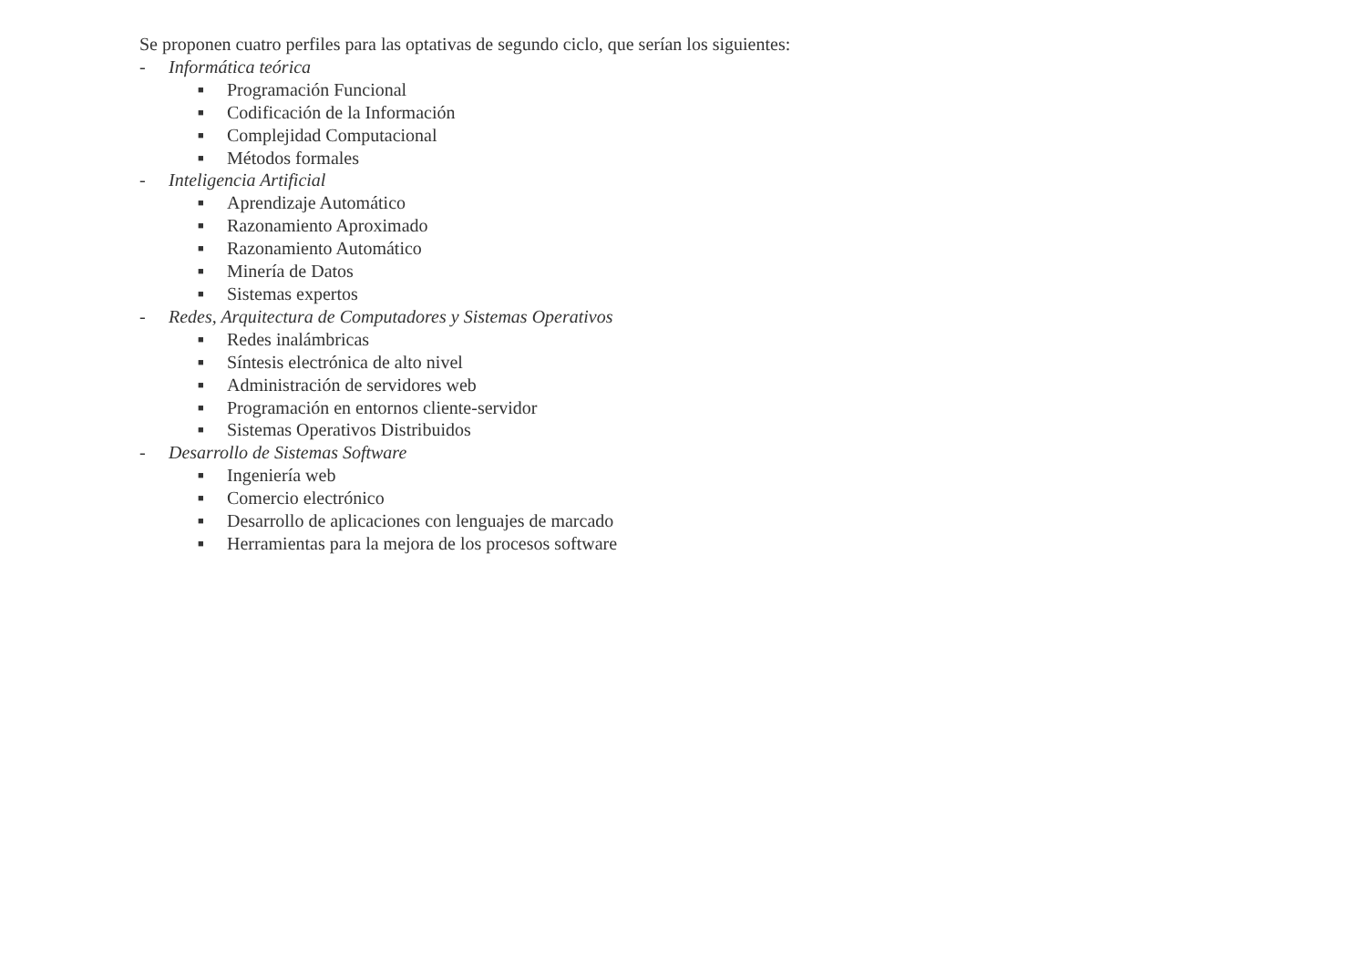Se proponen cuatro perfiles para las optativas de segundo ciclo, que serían los siguientes:
- Informática teórica
■ Programación Funcional
■ Codificación de la Información
■ Complejidad Computacional
■ Métodos formales
- Inteligencia Artificial
■ Aprendizaje Automático
■ Razonamiento Aproximado
■ Razonamiento Automático
■ Minería de Datos
■ Sistemas expertos
- Redes, Arquitectura de Computadores y Sistemas Operativos
■ Redes inalámbricas
■ Síntesis electrónica de alto nivel
■ Administración de servidores web
■ Programación en entornos cliente-servidor
■ Sistemas Operativos Distribuidos
- Desarrollo de Sistemas Software
■ Ingeniería web
■ Comercio electrónico
■ Desarrollo de aplicaciones con lenguajes de marcado
■ Herramientas para la mejora de los procesos software